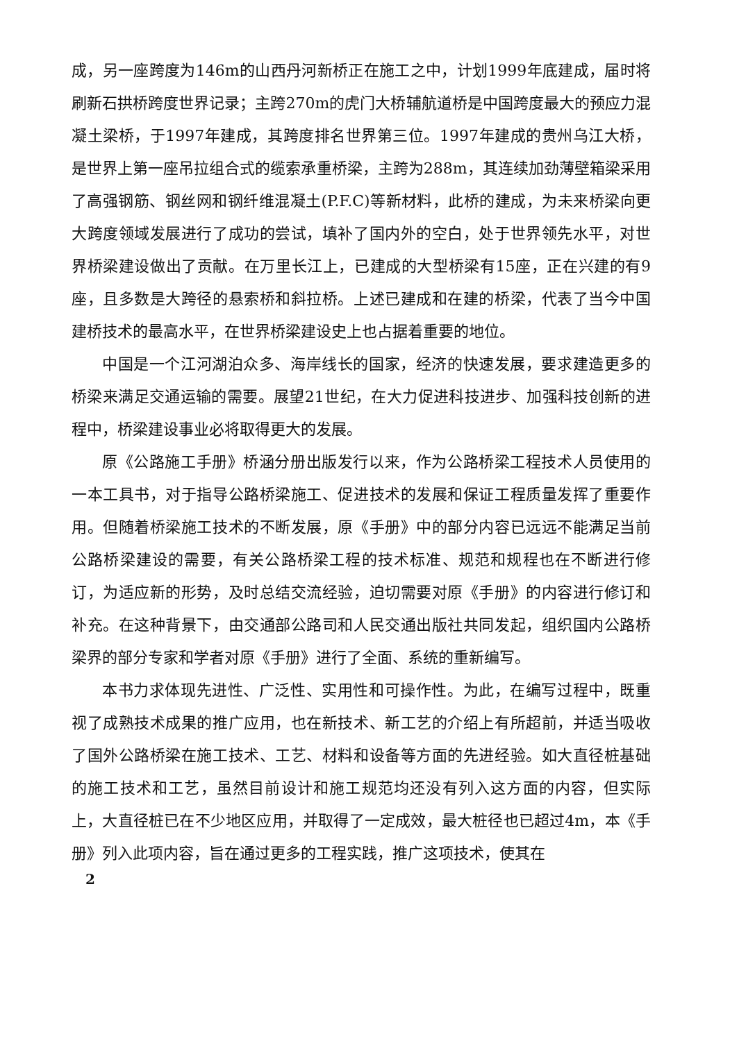成，另一座跨度为146m的山西丹河新桥正在施工之中，计划1999年底建成，届时将刷新石拱桥跨度世界记录；主跨270m的虎门大桥辅航道桥是中国跨度最大的预应力混凝土梁桥，于1997年建成，其跨度排名世界第三位。1997年建成的贵州乌江大桥，是世界上第一座吊拉组合式的缆索承重桥梁，主跨为288m，其连续加劲薄壁箱梁采用了高强钢筋、钢丝网和钢纤维混凝土(P.F.C)等新材料，此桥的建成，为未来桥梁向更大跨度领域发展进行了成功的尝试，填补了国内外的空白，处于世界领先水平，对世界桥梁建设做出了贡献。在万里长江上，已建成的大型桥梁有15座，正在兴建的有9座，且多数是大跨径的悬索桥和斜拉桥。上述已建成和在建的桥梁，代表了当今中国建桥技术的最高水平，在世界桥梁建设史上也占据着重要的地位。
中国是一个江河湖泊众多、海岸线长的国家，经济的快速发展，要求建造更多的桥梁来满足交通运输的需要。展望21世纪，在大力促进科技进步、加强科技创新的进程中，桥梁建设事业必将取得更大的发展。
原《公路施工手册》桥涵分册出版发行以来，作为公路桥梁工程技术人员使用的一本工具书，对于指导公路桥梁施工、促进技术的发展和保证工程质量发挥了重要作用。但随着桥梁施工技术的不断发展，原《手册》中的部分内容已远远不能满足当前公路桥梁建设的需要，有关公路桥梁工程的技术标准、规范和规程也在不断进行修订，为适应新的形势，及时总结交流经验，迫切需要对原《手册》的内容进行修订和补充。在这种背景下，由交通部公路司和人民交通出版社共同发起，组织国内公路桥梁界的部分专家和学者对原《手册》进行了全面、系统的重新编写。
本书力求体现先进性、广泛性、实用性和可操作性。为此，在编写过程中，既重视了成熟技术成果的推广应用，也在新技术、新工艺的介绍上有所超前，并适当吸收了国外公路桥梁在施工技术、工艺、材料和设备等方面的先进经验。如大直径桩基础的施工技术和工艺，虽然目前设计和施工规范均还没有列入这方面的内容，但实际上，大直径桩已在不少地区应用，并取得了一定成效，最大桩径也已超过4m，本《手册》列入此项内容，旨在通过更多的工程实践，推广这项技术，使其在
2